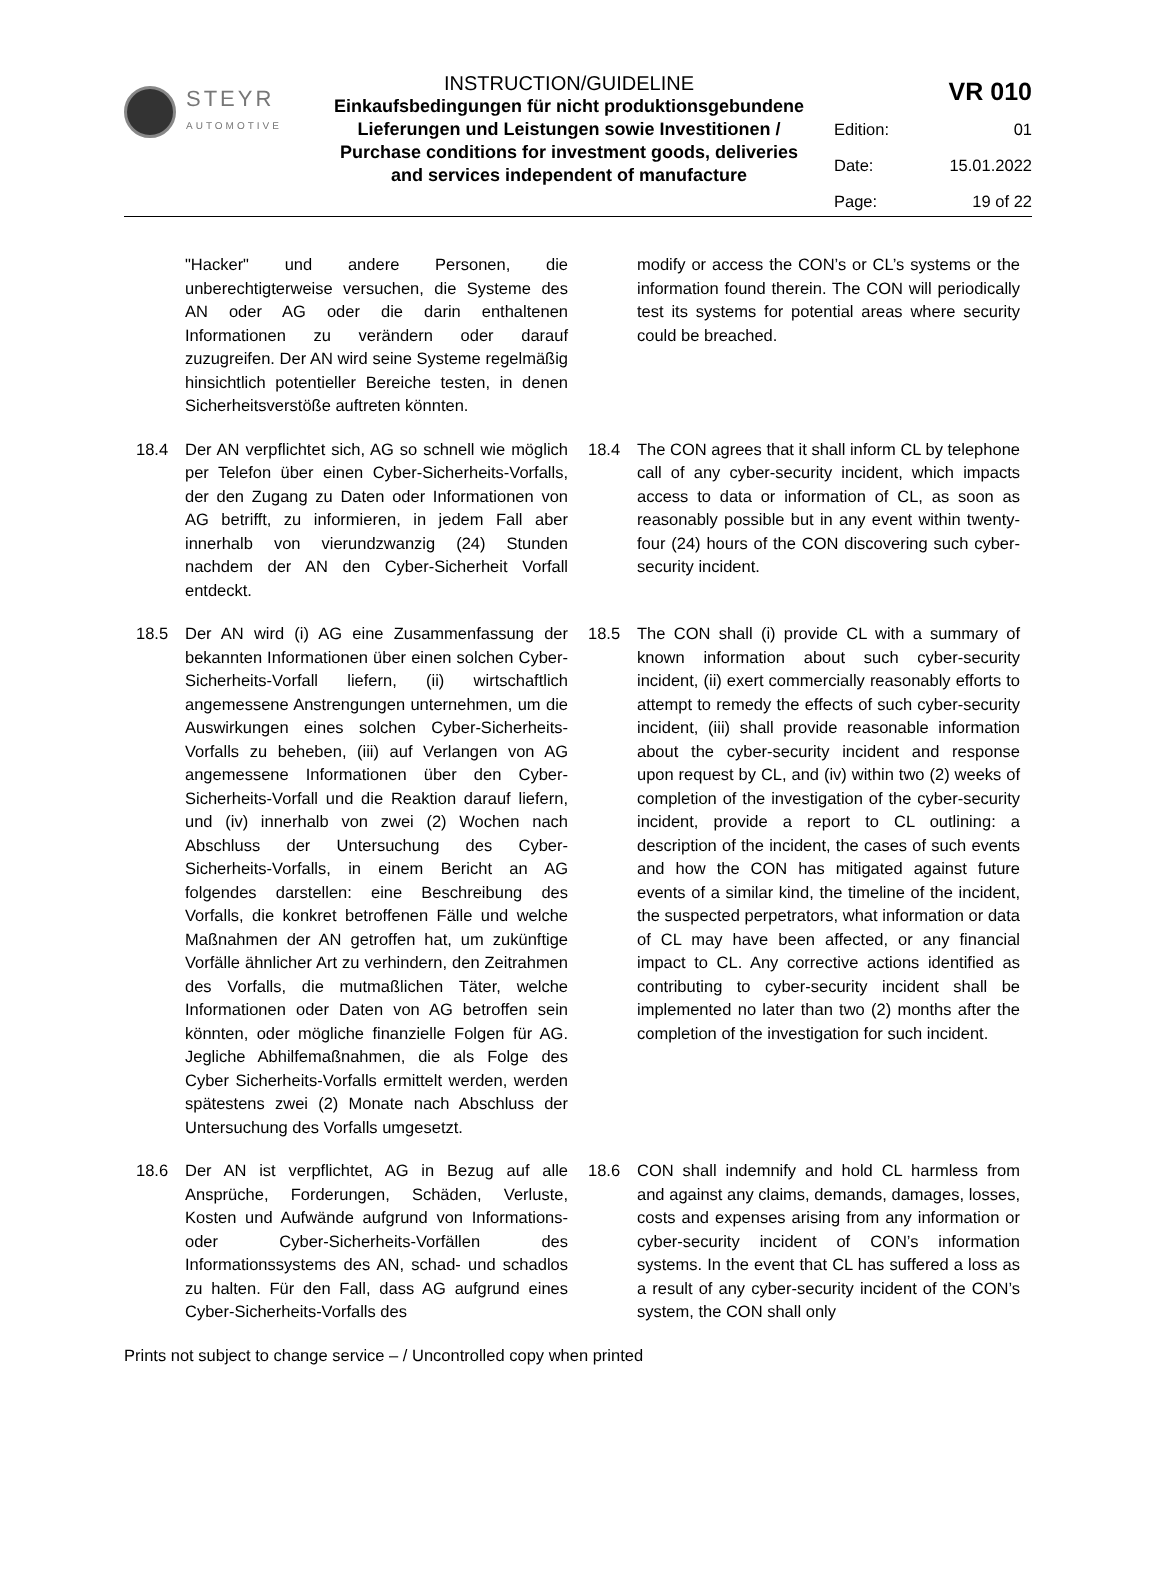STEYR
AUTOMOTIVE
INSTRUCTION/GUIDELINE
Einkaufsbedingungen für nicht produktionsgebundene Lieferungen und Leistungen sowie Investitionen / Purchase conditions for investment goods, deliveries and services independent of manufacture
VR 010
Edition: 01
Date: 15.01.2022
Page: 19 of 22
"Hacker" und andere Personen, die unberechtigterweise versuchen, die Systeme des AN oder AG oder die darin enthaltenen Informationen zu verändern oder darauf zuzugreifen. Der AN wird seine Systeme regelmäßig hinsichtlich potentieller Bereiche testen, in denen Sicherheitsverstöße auftreten könnten.
modify or access the CON’s or CL’s systems or the information found therein. The CON will periodically test its systems for potential areas where security could be breached.
18.4 Der AN verpflichtet sich, AG so schnell wie möglich per Telefon über einen Cyber-Sicherheits-Vorfalls, der den Zugang zu Daten oder Informationen von AG betrifft, zu informieren, in jedem Fall aber innerhalb von vierundzwanzig (24) Stunden nachdem der AN den Cyber-Sicherheit Vorfall entdeckt.
18.4 The CON agrees that it shall inform CL by telephone call of any cyber-security incident, which impacts access to data or information of CL, as soon as reasonably possible but in any event within twenty-four (24) hours of the CON discovering such cyber-security incident.
18.5 Der AN wird (i) AG eine Zusammenfassung der bekannten Informationen über einen solchen Cyber-Sicherheits-Vorfall liefern, (ii) wirtschaftlich angemessene Anstrengungen unternehmen, um die Auswirkungen eines solchen Cyber-Sicherheits-Vorfalls zu beheben, (iii) auf Verlangen von AG angemessene Informationen über den Cyber-Sicherheits-Vorfall und die Reaktion darauf liefern, und (iv) innerhalb von zwei (2) Wochen nach Abschluss der Untersuchung des Cyber-Sicherheits-Vorfalls, in einem Bericht an AG folgendes darstellen: eine Beschreibung des Vorfalls, die konkret betroffenen Fälle und welche Maßnahmen der AN getroffen hat, um zukünftige Vorfälle ähnlicher Art zu verhindern, den Zeitrahmen des Vorfalls, die mutmaßlichen Täter, welche Informationen oder Daten von AG betroffen sein könnten, oder mögliche finanzielle Folgen für AG. Jegliche Abhilfemaßnahmen, die als Folge des Cyber Sicherheits-Vorfalls ermittelt werden, werden spätestens zwei (2) Monate nach Abschluss der Untersuchung des Vorfalls umgesetzt.
18.5 The CON shall (i) provide CL with a summary of known information about such cyber-security incident, (ii) exert commercially reasonably efforts to attempt to remedy the effects of such cyber-security incident, (iii) shall provide reasonable information about the cyber-security incident and response upon request by CL, and (iv) within two (2) weeks of completion of the investigation of the cyber-security incident, provide a report to CL outlining: a description of the incident, the cases of such events and how the CON has mitigated against future events of a similar kind, the timeline of the incident, the suspected perpetrators, what information or data of CL may have been affected, or any financial impact to CL. Any corrective actions identified as contributing to cyber-security incident shall be implemented no later than two (2) months after the completion of the investigation for such incident.
18.6 Der AN ist verpflichtet, AG in Bezug auf alle Ansprüche, Forderungen, Schäden, Verluste, Kosten und Aufwände aufgrund von Informations- oder Cyber-Sicherheits-Vorfällen des Informationssystems des AN, schad- und schadlos zu halten. Für den Fall, dass AG aufgrund eines Cyber-Sicherheits-Vorfalls des
18.6 CON shall indemnify and hold CL harmless from and against any claims, demands, damages, losses, costs and expenses arising from any information or cyber-security incident of CON’s information systems. In the event that CL has suffered a loss as a result of any cyber-security incident of the CON’s system, the CON shall only
Prints not subject to change service – / Uncontrolled copy when printed